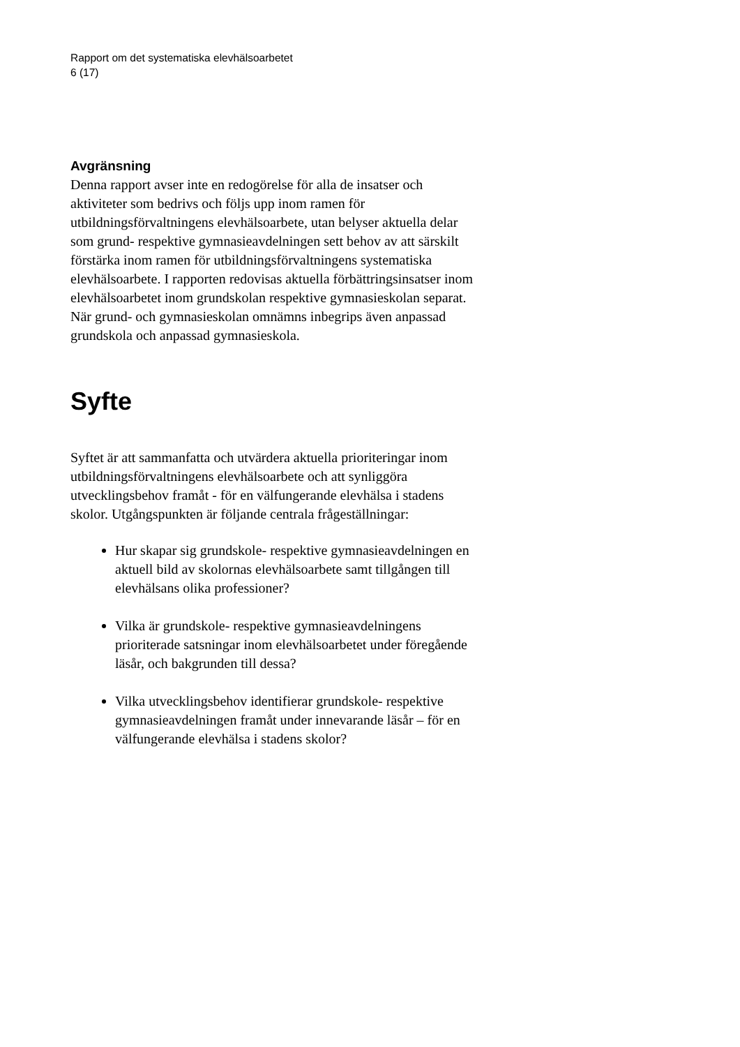Rapport om det systematiska elevhälsoarbetet
6 (17)
Avgränsning
Denna rapport avser inte en redogörelse för alla de insatser och aktiviteter som bedrivs och följs upp inom ramen för utbildningsförvaltningens elevhälsoarbete, utan belyser aktuella delar som grund- respektive gymnasieavdelningen sett behov av att särskilt förstärka inom ramen för utbildningsförvaltningens systematiska elevhälsoarbete. I rapporten redovisas aktuella förbättringsinsatser inom elevhälsoarbetet inom grundskolan respektive gymnasieskolan separat. När grund- och gymnasieskolan omnämns inbegrips även anpassad grundskola och anpassad gymnasieskola.
Syfte
Syftet är att sammanfatta och utvärdera aktuella prioriteringar inom utbildningsförvaltningens elevhälsoarbete och att synliggöra utvecklingsbehov framåt - för en välfungerande elevhälsa i stadens skolor. Utgångspunkten är följande centrala frågeställningar:
Hur skapar sig grundskole- respektive gymnasieavdelningen en aktuell bild av skolornas elevhälsoarbete samt tillgången till elevhälsans olika professioner?
Vilka är grundskole- respektive gymnasieavdelningens prioriterade satsningar inom elevhälsoarbetet under föregående läsår, och bakgrunden till dessa?
Vilka utvecklingsbehov identifierar grundskole- respektive gymnasieavdelningen framåt under innevarande läsår – för en välfungerande elevhälsa i stadens skolor?